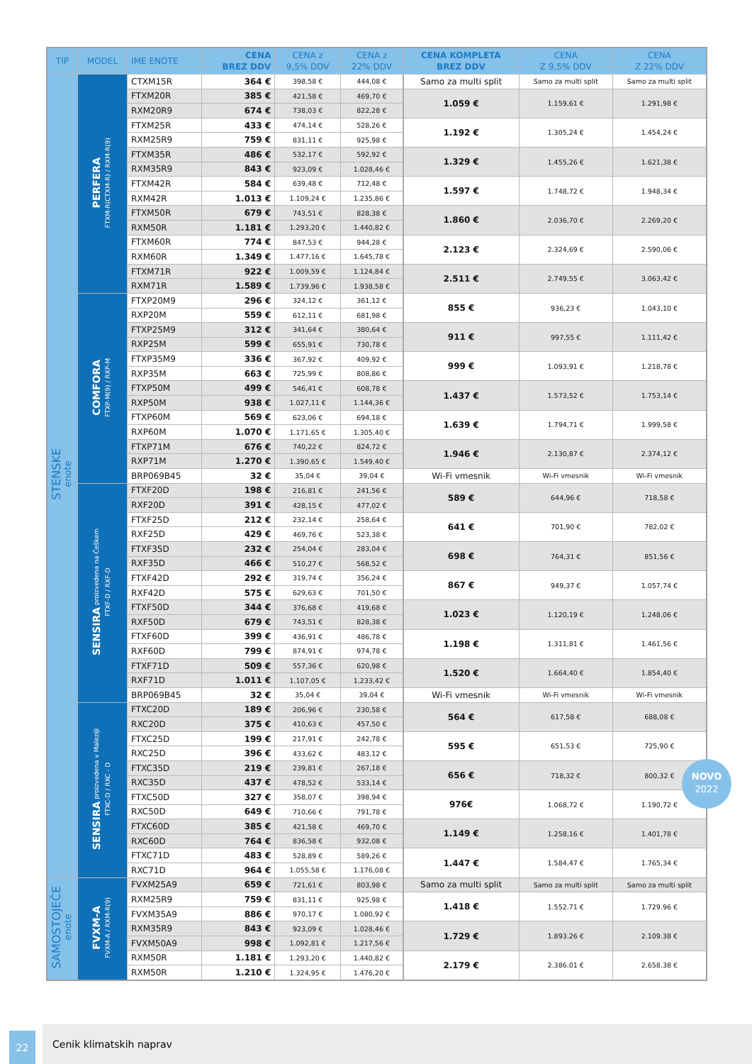| TIP | MODEL | IME ENOTE | CENA BREZ DDV | CENA z 9,5% DDV | CENA z 22% DDV | CENA KOMPLETA BREZ DDV | CENA Z 9,5% DDV | CENA Z 22% DDV |
| --- | --- | --- | --- | --- | --- | --- | --- | --- |
| STENSKE enote | PERFERA FTXM-R(CTXM-R) / RXM-R(9) | CTXM15R | 364 € | 398,58 € | 444,08 € | Samo za multi split | Samo za multi split | Samo za multi split |
| | | FTXM20R | 385 € | 421,58 € | 469,70 € | 1.059 € | 1.159,61 € | 1.291,98 € |
| | | RXM20R9 | 674 € | 738,03 € | 822,28 € | | | |
| | | FTXM25R | 433 € | 474,14 € | 528,26 € | 1.192 € | 1.305,24 € | 1.454,24 € |
| | | RXM25R9 | 759 € | 831,11 € | 925,98 € | | | |
| | | FTXM35R | 486 € | 532,17 € | 592,92 € | 1.329 € | 1.455,26 € | 1.621,38 € |
| | | RXM35R9 | 843 € | 923,09 € | 1.028,46 € | | | |
| | | FTXM42R | 584 € | 639,48 € | 712,48 € | 1.597 € | 1.748,72 € | 1.948,34 € |
| | | RXM42R | 1.013 € | 1.109,24 € | 1.235,86 € | | | |
| | | FTXM50R | 679 € | 743,51 € | 828,38 € | 1.860 € | 2.036,70 € | 2.269,20 € |
| | | RXM50R | 1.181 € | 1.293,20 € | 1.440,82 € | | | |
| | | FTXM60R | 774 € | 847,53 € | 944,28 € | 2.123 € | 2.324,69 € | 2.590,06 € |
| | | RXM60R | 1.349 € | 1.477,16 € | 1.645,78 € | | | |
| | | FTXM71R | 922 € | 1.009,59 € | 1.124,84 € | 2.511 € | 2.749,55 € | 3.063,42 € |
| | | RXM71R | 1.589 € | 1.739,96 € | 1.938,58 € | | | |
| | COMFORA FTXP-M(9) / RXP-M | FTXP20M9 | 296 € | 324,12 € | 361,12 € | 855 € | 936,23 € | 1.043,10 € |
| | | RXP20M | 559 € | 612,11 € | 681,98 € | | | |
| | | FTXP25M9 | 312 € | 341,64 € | 380,64 € | 911 € | 997,55 € | 1.111,42 € |
| | | RXP25M | 599 € | 655,91 € | 730,78 € | | | |
| | | FTXP35M9 | 336 € | 367,92 € | 409,92 € | 999 € | 1.093,91 € | 1.218,78 € |
| | | RXP35M | 663 € | 725,99 € | 808,86 € | | | |
| | | FTXP50M | 499 € | 546,41 € | 608,78 € | 1.437 € | 1.573,52 € | 1.753,14 € |
| | | RXP50M | 938 € | 1.027,11 € | 1.144,36 € | | | |
| | | FTXP60M | 569 € | 623,06 € | 694,18 € | 1.639 € | 1.794,71 € | 1.999,58 € |
| | | RXP60M | 1.070 € | 1.171,65 € | 1.305,40 € | | | |
| | | FTXP71M | 676 € | 740,22 € | 824,72 € | 1.946 € | 2.130,87 € | 2.374,12 € |
| | | RXP71M | 1.270 € | 1.390,65 € | 1.549,40 € | | | |
| | | BRP069B45 | 32 € | 35,04 € | 39,04 € | Wi-Fi vmesnik | Wi-Fi vmesnik | Wi-Fi vmesnik |
| | SENSIRA proizvedena na Češkem FTXF-D / RXF-D | FTXF20D | 198 € | 216,81 € | 241,56 € | 589 € | 644,96 € | 718,58 € |
| | | RXF20D | 391 € | 428,15 € | 477,02 € | | | |
| | | FTXF25D | 212 € | 232,14 € | 258,64 € | 641 € | 701,90 € | 782,02 € |
| | | RXF25D | 429 € | 469,76 € | 523,38 € | | | |
| | | FTXF35D | 232 € | 254,04 € | 283,04 € | 698 € | 764,31 € | 851,56 € |
| | | RXF35D | 466 € | 510,27 € | 568,52 € | | | |
| | | FTXF42D | 292 € | 319,74 € | 356,24 € | 867 € | 949,37 € | 1.057,74 € |
| | | RXF42D | 575 € | 629,63 € | 701,50 € | | | |
| | | FTXF50D | 344 € | 376,68 € | 419,68 € | 1.023 € | 1.120,19 € | 1.248,06 € |
| | | RXF50D | 679 € | 743,51 € | 828,38 € | | | |
| | | FTXF60D | 399 € | 436,91 € | 486,78 € | 1.198 € | 1.311,81 € | 1.461,56 € |
| | | RXF60D | 799 € | 874,91 € | 974,78 € | | | |
| | | FTXF71D | 509 € | 557,36 € | 620,98 € | 1.520 € | 1.664,40 € | 1.854,40 € |
| | | RXF71D | 1.011 € | 1.107,05 € | 1.233,42 € | | | |
| | | BRP069B45 | 32 € | 35,04 € | 39,04 € | Wi-Fi vmesnik | Wi-Fi vmesnik | Wi-Fi vmesnik |
| | SENSIRA proizvedena v Maleziji FTXC-D / RXC - D | FTXC20D | 189 € | 206,96 € | 230,58 € | 564 € | 617,58 € | 688,08 € |
| | | RXC20D | 375 € | 410,63 € | 457,50 € | | | |
| | | FTXC25D | 199 € | 217,91 € | 242,78 € | 595 € | 651,53 € | 725,90 € |
| | | RXC25D | 396 € | 433,62 € | 483,12 € | | | |
| | | FTXC35D | 219 € | 239,81 € | 267,18 € | 656 € | 718,32 € | 800,32 € |
| | | RXC35D | 437 € | 478,52 € | 533,14 € | | | |
| | | FTXC50D | 327 € | 358,07 € | 398,94 € | 976€ | 1.068,72 € | 1.190,72 € |
| | | RXC50D | 649 € | 710,66 € | 791,78 € | | | |
| | | FTXC60D | 385 € | 421,58 € | 469,70 € | 1.149 € | 1.258,16 € | 1.401,78 € |
| | | RXC60D | 764 € | 836,58 € | 932,08 € | | | |
| | | FTXC71D | 483 € | 528,89 € | 589,26 € | 1.447 € | 1.584,47 € | 1.765,34 € |
| | | RXC71D | 964 € | 1.055,58 € | 1.176,08 € | | | |
| SAMOSTOJEČE enote | FVXM-A FVXM-A / RXM-R(9) | FVXM25A9 | 659 € | 721,61 € | 803,98 € | Samo za multi split | Samo za multi split | Samo za multi split |
| | | RXM25R9 | 759 € | 831,11 € | 925,98 € | 1.418 € | 1.552.71 € | 1.729.96 € |
| | | FVXM35A9 | 886 € | 970,17 € | 1.080,92 € | | | |
| | | RXM35R9 | 843 € | 923,09 € | 1.028,46 € | 1.729 € | 1.893.26 € | 2.109.38 € |
| | | FVXM50A9 | 998 € | 1.092,81 € | 1.217,56 € | | | |
| | | RXM50R | 1.181 € | 1.293,20 € | 1.440,82 € | 2.179 € | 2.386.01 € | 2.658.38 € |
| | | RXM50R | 1.210 € | 1.324,95 € | 1.476,20 € | | | |
NOVO
2022
Cenik klimatskih naprav
22